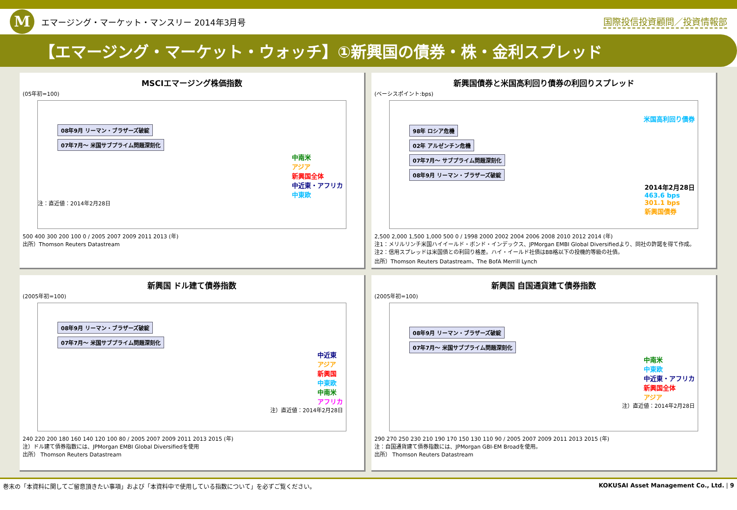M
エマージング・マーケット・マンスリー 2014年3月号
国際投信投資顧問／投資情報部
【エマージング・マーケット・ウォッチ】①新興国の債券・株・金利スプレッド
MSCIエマージング株価指数
(05年初=100)
08年9月 リーマン・ブラザーズ破綻
07年7月～ 米国サブプライム問題深刻化
中南米
アジア
新興国全体
中近東・アフリカ
中東欧
注：直近値：2014年2月28日
500 400 300 200 100 0 / 2005 2007 2009 2011 2013 (年)
出所）Thomson Reuters Datastream
新興国債券と米国高利回り債券の利回りスプレッド
(ベーシスポイント:bps)
米国高利回り債券
98年 ロシア危機
02年 アルゼンチン危機
07年7月～ サブプライム問題深刻化
08年9月 リーマン・ブラザーズ破綻
2014年2月28日
463.6 bps
301.1 bps
新興国債券
2,500 2,000 1,500 1,000 500 0 / 1998 2000 2002 2004 2006 2008 2010 2012 2014 (年)
注1：メリルリンチ米国ハイイールド・ボンド・インデックス、JPMorgan EMBI Global Diversifiedより、同社の許諾を得て作成。
注2：信用スプレッドは米国債との利回り格差。ハイ・イールド社債はBB格以下の投機的等級の社債。
出所）Thomson Reuters Datastream、The BofA Merrill Lynch
新興国 ドル建て債券指数
(2005年初=100)
08年9月 リーマン・ブラザーズ破綻
07年7月～ 米国サブプライム問題深刻化
中近東
アジア
新興国
中東欧
中南米
アフリカ
注）直近値：2014年2月28日
240 220 200 180 160 140 120 100 80 / 2005 2007 2009 2011 2013 2015 (年)
注）ドル建て債券指数には、JPMorgan EMBI Global Diversifiedを使用
出所） Thomson Reuters Datastream
新興国 自国通貨建て債券指数
(2005年初=100)
08年9月 リーマン・ブラザーズ破綻
07年7月～ 米国サブプライム問題深刻化
中南米
中東欧
中近東・アフリカ
新興国全体
アジア
注）直近値：2014年2月28日
290 270 250 230 210 190 170 150 130 110 90 / 2005 2007 2009 2011 2013 2015 (年)
注：自国通貨建て債券指数には、JPMorgan GBI-EM Broadを使用。
出所） Thomson Reuters Datastream
巻末の「本資料に関してご留意頂きたい事項」および「本資料中で使用している指数について」を必ずご覧ください。 KOKUSAI Asset Management Co., Ltd. | 9